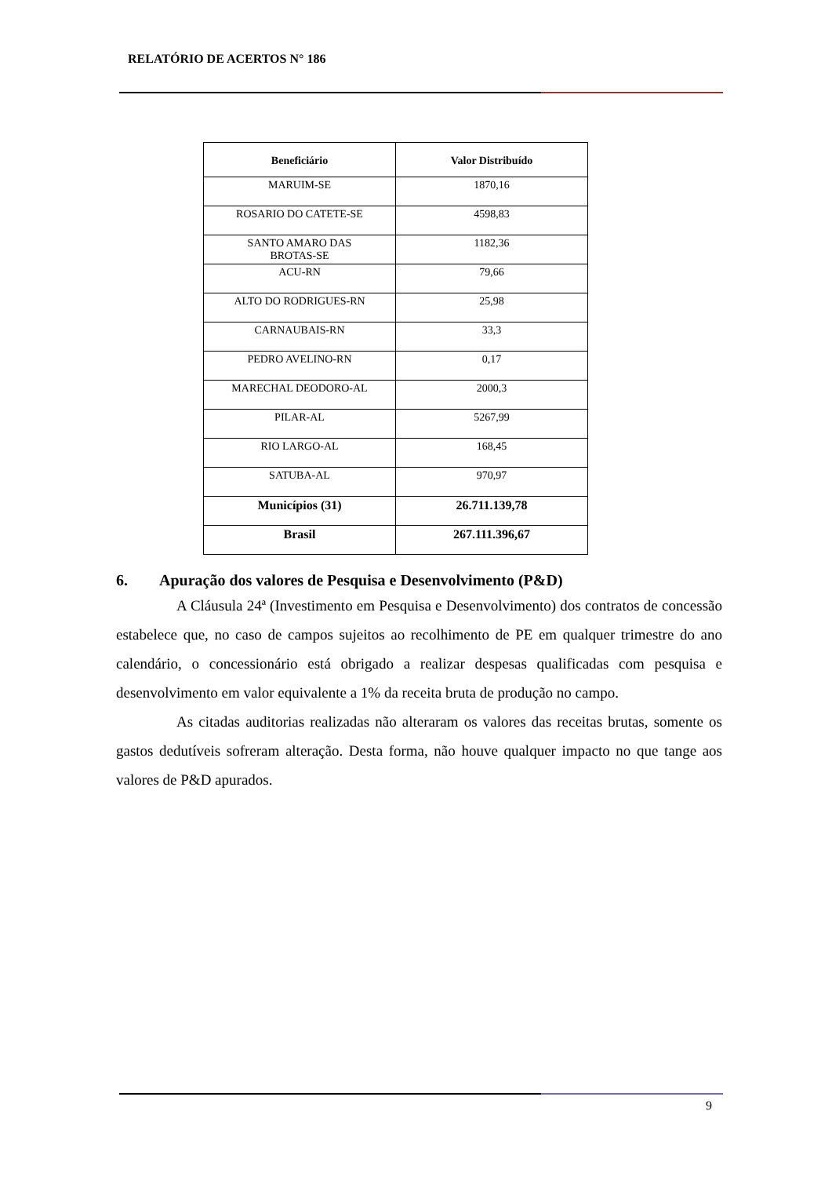RELATÓRIO DE ACERTOS N° 186
| Beneficiário | Valor Distribuído |
| --- | --- |
| MARUIM-SE | 1870,16 |
| ROSARIO DO CATETE-SE | 4598,83 |
| SANTO AMARO DAS BROTAS-SE | 1182,36 |
| ACU-RN | 79,66 |
| ALTO DO RODRIGUES-RN | 25,98 |
| CARNAUBAIS-RN | 33,3 |
| PEDRO AVELINO-RN | 0,17 |
| MARECHAL DEODORO-AL | 2000,3 |
| PILAR-AL | 5267,99 |
| RIO LARGO-AL | 168,45 |
| SATUBA-AL | 970,97 |
| Municípios (31) | 26.711.139,78 |
| Brasil | 267.111.396,67 |
6. Apuração dos valores de Pesquisa e Desenvolvimento (P&D)
A Cláusula 24ª (Investimento em Pesquisa e Desenvolvimento) dos contratos de concessão estabelece que, no caso de campos sujeitos ao recolhimento de PE em qualquer trimestre do ano calendário, o concessionário está obrigado a realizar despesas qualificadas com pesquisa e desenvolvimento em valor equivalente a 1% da receita bruta de produção no campo.
As citadas auditorias realizadas não alteraram os valores das receitas brutas, somente os gastos dedutíveis sofreram alteração. Desta forma, não houve qualquer impacto no que tange aos valores de P&D apurados.
9